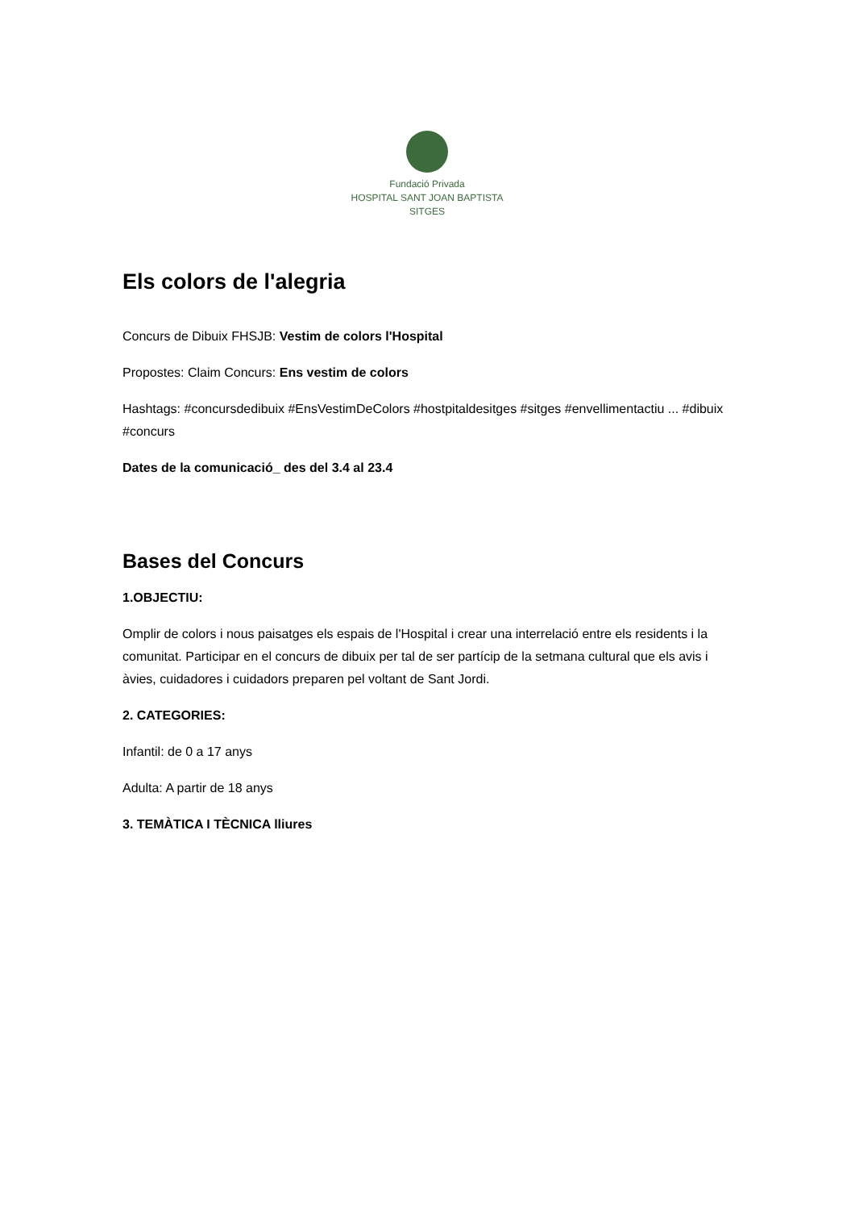Fundació Privada
HOSPITAL SANT JOAN BAPTISTA
SITGES
Els colors de l'alegria
Concurs de Dibuix FHSJB: Vestim de colors l'Hospital
Propostes: Claim Concurs: Ens vestim de colors
Hashtags: #concursdedibuix #EnsVestimDeColors #hostpitaldesitges #sitges #envellimentactiu ... #dibuix #concurs
Dates de la comunicació_ des del 3.4 al 23.4
Bases del Concurs
1.OBJECTIU:
Omplir de colors i nous paisatges els espais de l'Hospital i crear una interrelació entre els residents i la comunitat. Participar en el concurs de dibuix per tal de ser partícip de la setmana cultural que els avis i àvies, cuidadores i cuidadors preparen pel voltant de Sant Jordi.
2. CATEGORIES:
Infantil: de 0 a 17 anys
Adulta: A partir de 18 anys
3. TEMÀTICA I TÈCNICA lliures